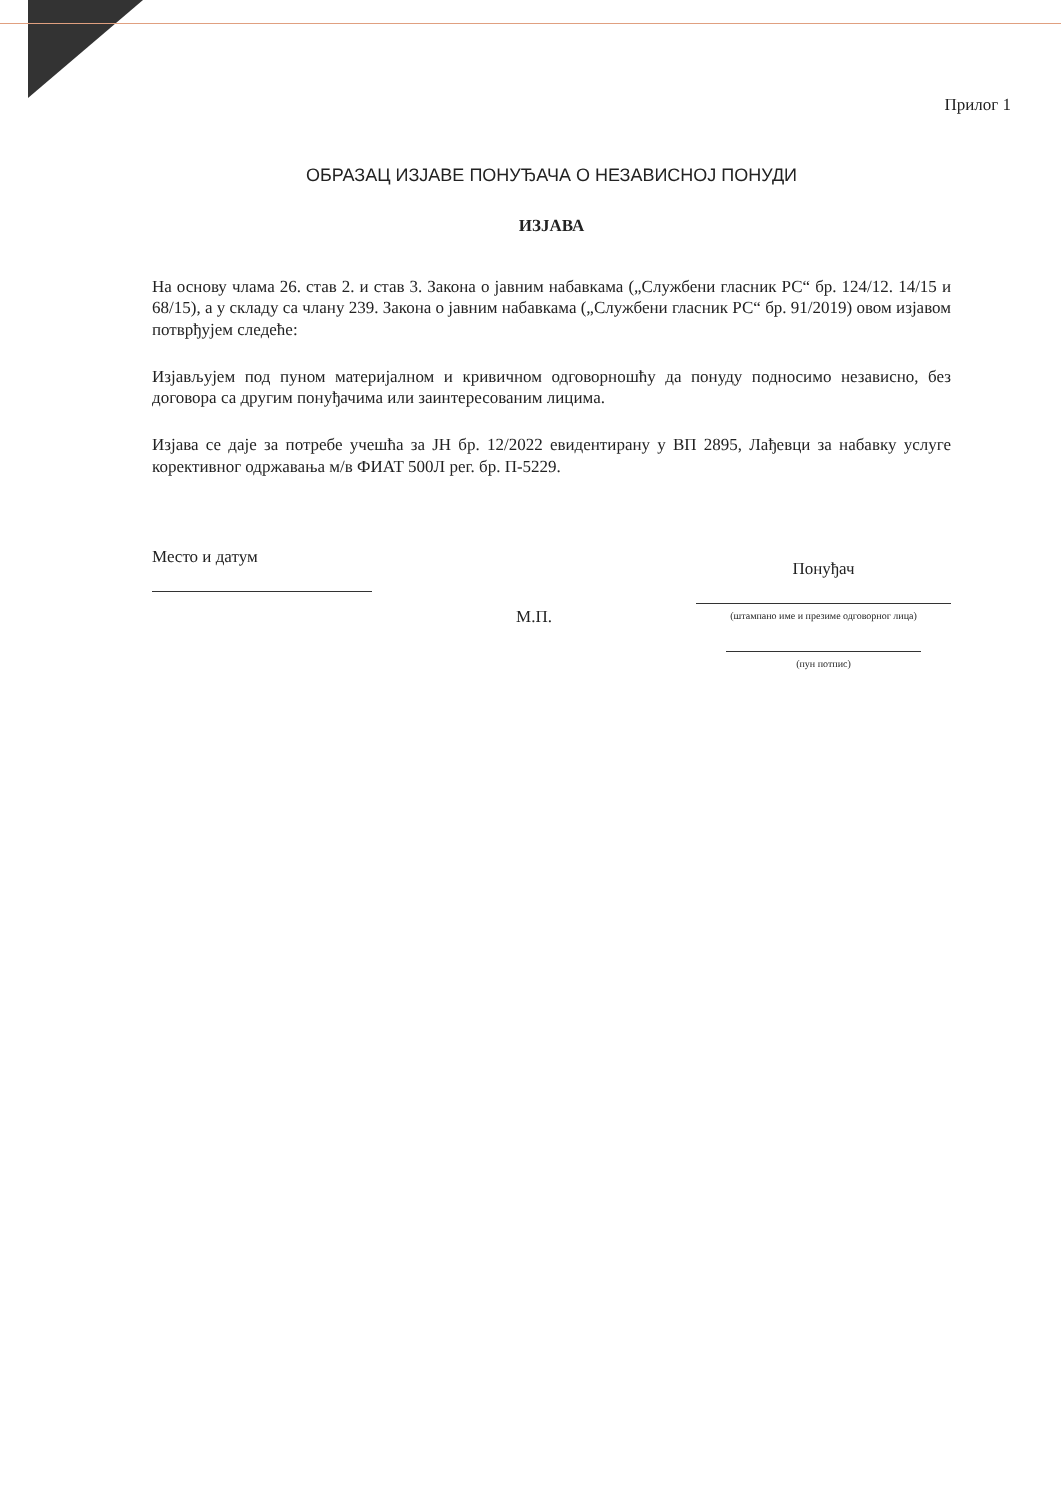Прилог 1
ОБРАЗАЦ ИЗЈАВЕ ПОНУЂАЧА О НЕЗАВИСНОЈ ПОНУДИ
ИЗЈАВА
На основу члама 26. став 2. и став 3. Закона о јавним набавкама („Службени гласник РС“ бр. 124/12. 14/15 и 68/15), а у складу са члану 239. Закона о јавним набавкама („Службени гласник РС“ бр. 91/2019) овом изјавом потврђујем следеће:
Изјављујем под пуном материјалном и кривичном одговорношћу да понуду подносимо независно, без договора са другим понуђачима или заинтересованим лицима.
Изјава се даје за потребе учешћа за ЈН бр. 12/2022 евидентирану у ВП 2895, Лађевци за набавку услуге корективног одржавања м/в ФИАТ 500Л рег. бр. П-5229.
Место и датум
М.П.
Понуђач
(штампано име и презиме одговорног лица)
(пун потпис)